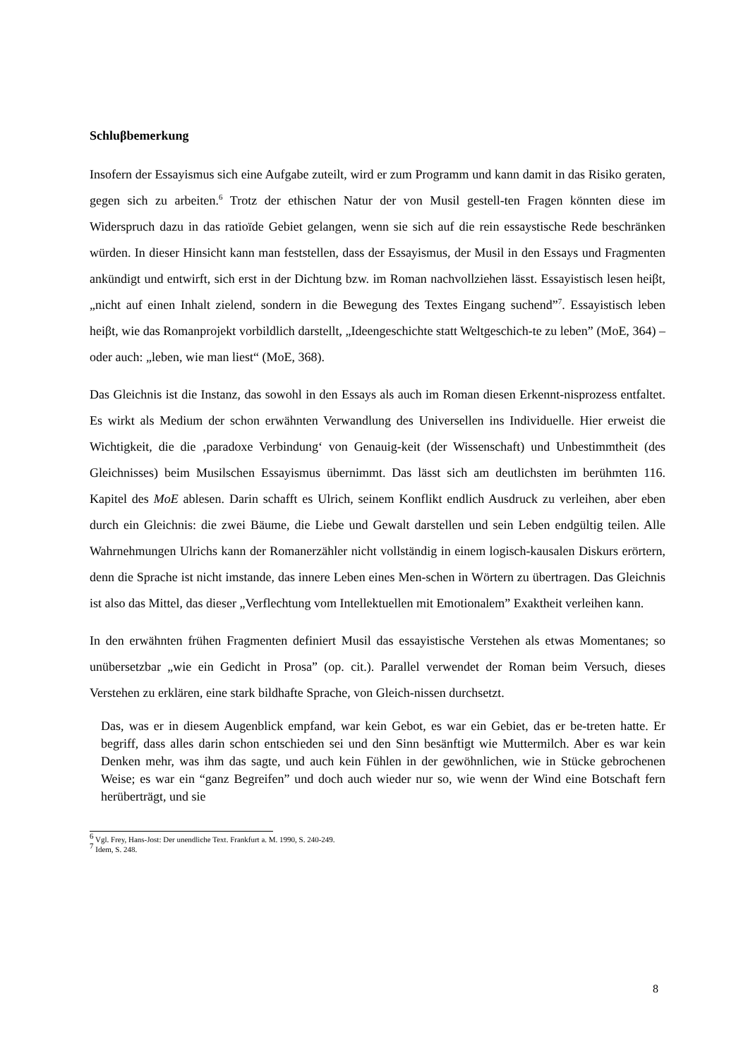Schluβbemerkung
Insofern der Essayismus sich eine Aufgabe zuteilt, wird er zum Programm und kann damit in das Risiko geraten, gegen sich zu arbeiten.<sup>6</sup> Trotz der ethischen Natur der von Musil gestell-ten Fragen könnten diese im Widerspruch dazu in das ratioïde Gebiet gelangen, wenn sie sich auf die rein essaystische Rede beschränken würden. In dieser Hinsicht kann man feststellen, dass der Essayismus, der Musil in den Essays und Fragmenten ankündigt und entwirft, sich erst in der Dichtung bzw. im Roman nachvollziehen lässt. Essayistisch lesen heiβt, „nicht auf einen Inhalt zielend, sondern in die Bewegung des Textes Eingang suchend”<sup>7</sup>. Essayistisch leben heiβt, wie das Romanprojekt vorbildlich darstellt, „Ideengeschichte statt Weltgeschich-te zu leben” (MoE, 364) – oder auch: „leben, wie man liest“ (MoE, 368).
Das Gleichnis ist die Instanz, das sowohl in den Essays als auch im Roman diesen Erkennt-nisprozess entfaltet. Es wirkt als Medium der schon erwähnten Verwandlung des Universellen ins Individuelle. Hier erweist die Wichtigkeit, die die ‚paradoxe Verbindung‘ von Genauig-keit (der Wissenschaft) und Unbestimmtheit (des Gleichnisses) beim Musilschen Essayismus übernimmt. Das lässt sich am deutlichsten im berühmten 116. Kapitel des MoE ablesen. Darin schafft es Ulrich, seinem Konflikt endlich Ausdruck zu verleihen, aber eben durch ein Gleichnis: die zwei Bäume, die Liebe und Gewalt darstellen und sein Leben endgültig teilen. Alle Wahrnehmungen Ulrichs kann der Romanerzähler nicht vollständig in einem logisch-kausalen Diskurs erörtern, denn die Sprache ist nicht imstande, das innere Leben eines Men-schen in Wörtern zu übertragen. Das Gleichnis ist also das Mittel, das dieser „Verflechtung vom Intellektuellen mit Emotionalem” Exaktheit verleihen kann.
In den erwähnten frühen Fragmenten definiert Musil das essayistische Verstehen als etwas Momentanes; so unübersetzbar „wie ein Gedicht in Prosa” (op. cit.). Parallel verwendet der Roman beim Versuch, dieses Verstehen zu erklären, eine stark bildhafte Sprache, von Gleich-nissen durchsetzt.
Das, was er in diesem Augenblick empfand, war kein Gebot, es war ein Gebiet, das er be-treten hatte. Er begriff, dass alles darin schon entschieden sei und den Sinn besänftigt wie Muttermilch. Aber es war kein Denken mehr, was ihm das sagte, und auch kein Fühlen in der gewöhnlichen, wie in Stücke gebrochenen Weise; es war ein “ganz Begreifen” und doch auch wieder nur so, wie wenn der Wind eine Botschaft fern herüberträgt, und sie
<sup>6</sup> Vgl. Frey, Hans-Jost: Der unendliche Text. Frankfurt a. M. 1990, S. 240-249.
<sup>7</sup> Idem, S. 248.
8